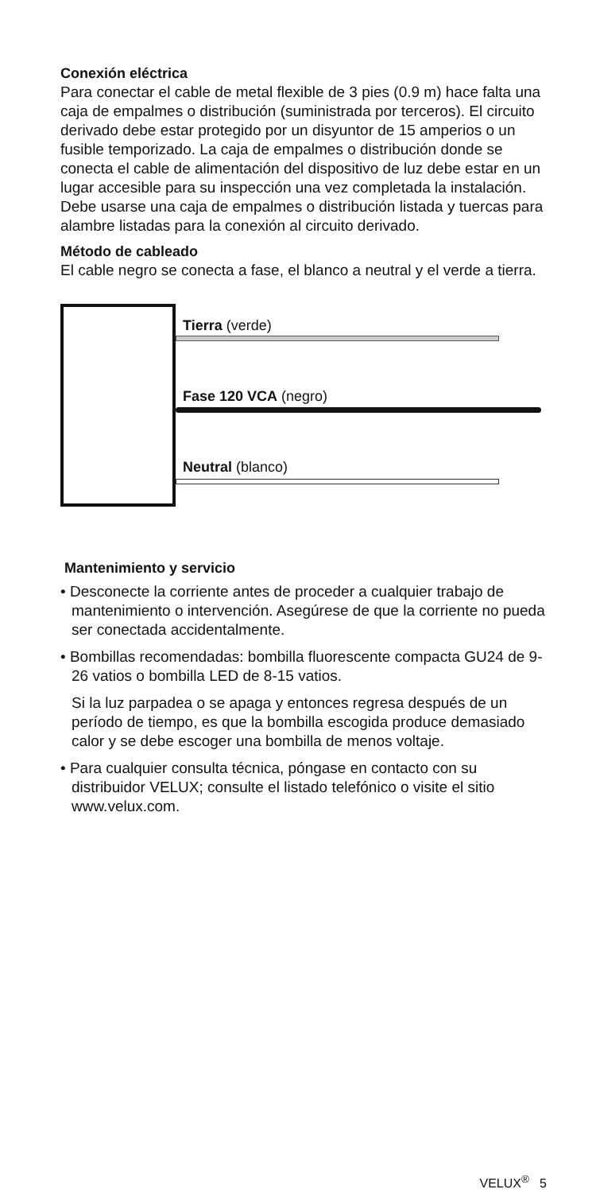Conexión eléctrica
Para conectar el cable de metal flexible de 3 pies (0.9 m) hace falta una caja de empalmes o distribución (suministrada por terceros). El circuito derivado debe estar protegido por un disyuntor de 15 amperios o un fusible temporizado. La caja de empalmes o distribución donde se conecta el cable de alimentación del dispositivo de luz debe estar en un lugar accesible para su inspección una vez completada la instalación. Debe usarse una caja de empalmes o distribución listada y tuercas para alambre listadas para la conexión al circuito derivado.
Método de cableado
El cable negro se conecta a fase, el blanco a neutral y el verde a tierra.
Tierra (verde)
Fase 120 VCA (negro)
Neutral (blanco)
Mantenimiento y servicio
• Desconecte la corriente antes de proceder a cualquier trabajo de mantenimiento o intervención. Asegúrese de que la corriente no pueda ser conectada accidentalmente.
• Bombillas recomendadas: bombilla fluorescente compacta GU24 de 9-26 vatios o bombilla LED de 8-15 vatios.
Si la luz parpadea o se apaga y entonces regresa después de un período de tiempo, es que la bombilla escogida produce demasiado calor y se debe escoger una bombilla de menos voltaje.
• Para cualquier consulta técnica, póngase en contacto con su distribuidor VELUX; consulte el listado telefónico o visite el sitio www.velux.com.
VELUX<sup>®</sup> 5